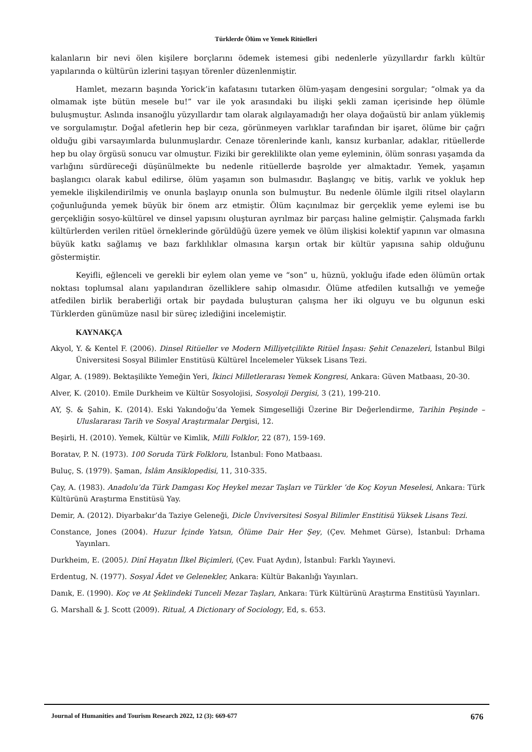Türklerde Ölüm ve Yemek Ritüelleri
kalanların bir nevi ölen kişilere borçlarını ödemek istemesi gibi nedenlerle yüzyıllardır farklı kültür yapılarında o kültürün izlerini taşıyan törenler düzenlenmiştir.
Hamlet, mezarın başında Yorick’in kafatasını tutarken ölüm-yaşam dengesini sorgular; “olmak ya da olmamak işte bütün mesele bu!” var ile yok arasındaki bu ilişki şekli zaman içerisinde hep ölümle buluşmuştur. Aslında insanoğlu yüzyıllardır tam olarak algılayamadığı her olaya doğaüstü bir anlam yüklemiş ve sorgulamıştır. Doğal afetlerin hep bir ceza, görünmeyen varlıklar tarafından bir işaret, ölüme bir çağrı olduğu gibi varsayımlarda bulunmuşlardır. Cenaze törenlerinde kanlı, kansız kurbanlar, adaklar, ritüellerde hep bu olay örgüsü sonucu var olmuştur. Fiziki bir gereklilikte olan yeme eyleminin, ölüm sonrası yaşamda da varlığını sürdüreceği düşünülmekte bu nedenle ritüellerde başrolde yer almaktadır. Yemek, yaşamın başlangıcı olarak kabul edilirse, ölüm yaşamın son bulmasıdır. Başlangıç ve bitiş, varlık ve yokluk hep yemekle ilişkilendirilmiş ve onunla başlayıp onunla son bulmuştur. Bu nedenle ölümle ilgili ritsel olayların çoğunluğunda yemek büyük bir önem arz etmiştir. Ölüm kaçınılmaz bir gerçeklik yeme eylemi ise bu gerçekliğin sosyo-kültürel ve dinsel yapısını oluşturan ayrılmaz bir parçası haline gelmiştir. Çalışmada farklı kültürlerden verilen ritüel örneklerinde görüldüğü üzere yemek ve ölüm ilişkisi kolektif yapının var olmasına büyük katkı sağlamış ve bazı farklılıklar olmasına karşın ortak bir kültür yapısına sahip olduğunu göstermiştir.
Keyifli, eğlenceli ve gerekli bir eylem olan yeme ve “son” u, hüznü, yokluğu ifade eden ölümün ortak noktası toplumsal alanı yapılandıran özelliklere sahip olmasıdır. Ölüme atfedilen kutsallığı ve yemeğe atfedilen birlik beraberliği ortak bir paydada buluşturan çalışma her iki olguyu ve bu olgunun eski Türklerden günümüze nasıl bir süreç izlediğini incelemiştir.
KAYNAKÇA
Akyol, Y. & Kentel F. (2006). Dinsel Ritüeller ve Modern Milliyetçilikte Ritüel İnşası: Şehit Cenazeleri, İstanbul Bilgi Üniversitesi Sosyal Bilimler Enstitüsü Kültürel İncelemeler Yüksek Lisans Tezi.
Algar, A. (1989). Bektaşilikte Yemeğin Yeri, İkinci Milletlerarası Yemek Kongresi, Ankara: Güven Matbaası, 20-30.
Alver, K. (2010). Emile Durkheim ve Kültür Sosyolojisi, Sosyoloji Dergisi, 3 (21), 199-210.
AY, Ş. & Şahin, K. (2014). Eski Yakındoğu’da Yemek Simgeselliği Üzerine Bir Değerlendirme, Tarihin Peşinde – Uluslararası Tarih ve Sosyal Araştırmalar Dergisi, 12.
Beşirli, H. (2010). Yemek, Kültür ve Kimlik, Milli Folklor, 22 (87), 159-169.
Boratav, P. N. (1973). 100 Soruda Türk Folkloru, İstanbul: Fono Matbaası.
Buluç, S. (1979). Şaman, İslâm Ansiklopedisi, 11, 310-335.
Çay, A. (1983). Anadolu’da Türk Damgası Koç Heykel mezar Taşları ve Türkler ’de Koç Koyun Meselesi, Ankara: Türk Kültürünü Araştırma Enstitüsü Yay.
Demir, A. (2012). Diyarbakır’da Taziye Geleneği, Dicle Ünviversitesi Sosyal Bilimler Enstitisü Yüksek Lisans Tezi.
Constance, Jones (2004). Huzur İçinde Yatsın, Ölüme Dair Her Şey, (Çev. Mehmet Gürse), İstanbul: Drhama Yayınları.
Durkheim, E. (2005). Dinî Hayatın İlkel Biçimleri, (Çev. Fuat Aydın), İstanbul: Farklı Yayınevi.
Erdentug, N. (1977). Sosyal Âdet ve Gelenekler, Ankara: Kültür Bakanlığı Yayınları.
Danık, E. (1990). Koç ve At Şeklindeki Tunceli Mezar Taşları, Ankara: Türk Kültürünü Araştırma Enstitüsü Yayınları.
G. Marshall & J. Scott (2009). Ritual, A Dictionary of Sociology, Ed, s. 653.
Journal of Humanities and Tourism Research 2022, 12 (3): 669-677 676